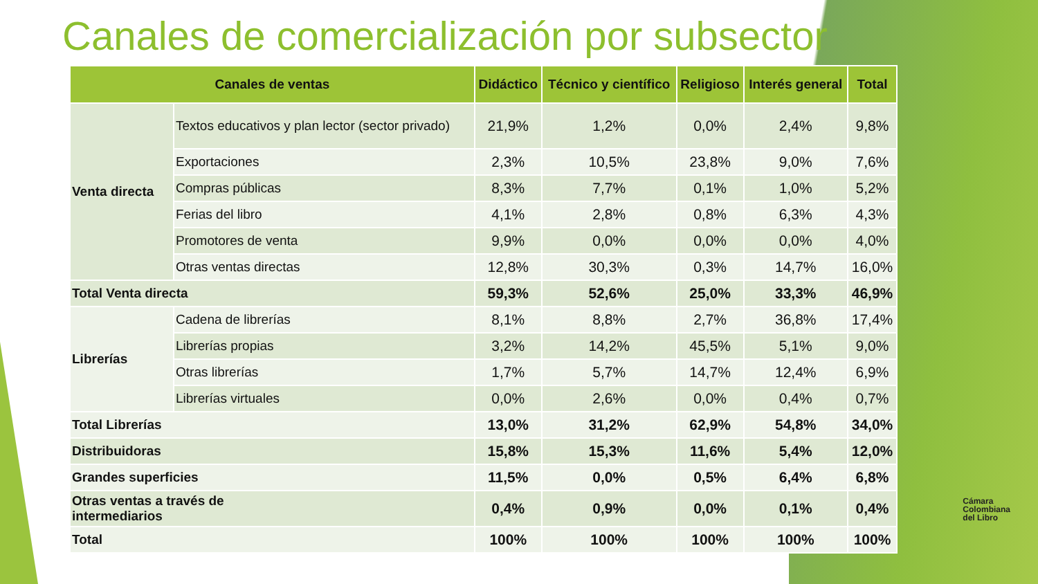Canales de comercialización por subsector
| Canales de ventas | | Didáctico | Técnico y científico | Religioso | Interés general | Total |
| --- | --- | --- | --- | --- | --- | --- |
| Venta directa | Textos educativos y plan lector (sector privado) | 21,9% | 1,2% | 0,0% | 2,4% | 9,8% |
| | Exportaciones | 2,3% | 10,5% | 23,8% | 9,0% | 7,6% |
| | Compras públicas | 8,3% | 7,7% | 0,1% | 1,0% | 5,2% |
| | Ferias del libro | 4,1% | 2,8% | 0,8% | 6,3% | 4,3% |
| | Promotores de venta | 9,9% | 0,0% | 0,0% | 0,0% | 4,0% |
| | Otras ventas directas | 12,8% | 30,3% | 0,3% | 14,7% | 16,0% |
| Total Venta directa | | 59,3% | 52,6% | 25,0% | 33,3% | 46,9% |
| Librerías | Cadena de librerías | 8,1% | 8,8% | 2,7% | 36,8% | 17,4% |
| | Librerías propias | 3,2% | 14,2% | 45,5% | 5,1% | 9,0% |
| | Otras librerías | 1,7% | 5,7% | 14,7% | 12,4% | 6,9% |
| | Librerías virtuales | 0,0% | 2,6% | 0,0% | 0,4% | 0,7% |
| Total Librerías | | 13,0% | 31,2% | 62,9% | 54,8% | 34,0% |
| Distribuidoras | | 15,8% | 15,3% | 11,6% | 5,4% | 12,0% |
| Grandes superficies | | 11,5% | 0,0% | 0,5% | 6,4% | 6,8% |
| Otras ventas a través de intermediarios | | 0,4% | 0,9% | 0,0% | 0,1% | 0,4% |
| Total | | 100% | 100% | 100% | 100% | 100% |
Cámara
Colombiana
del Libro